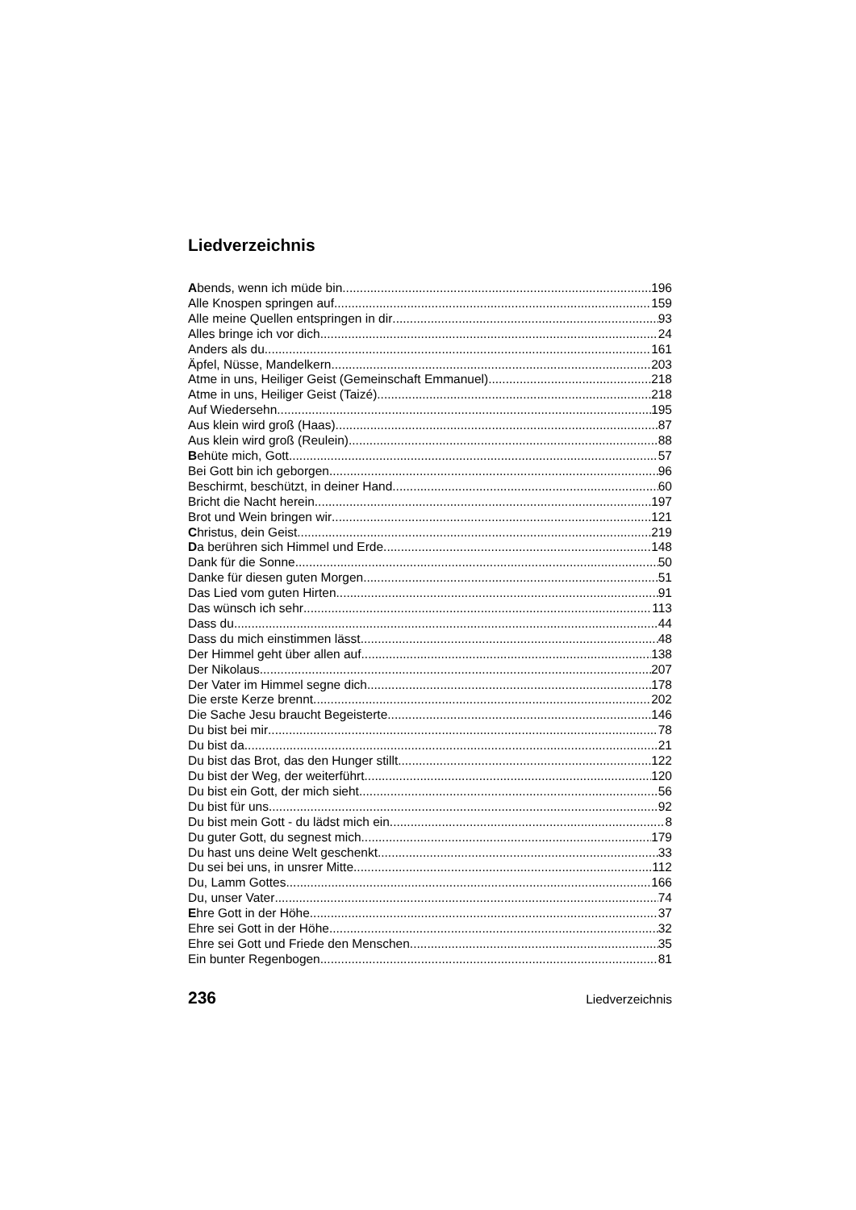Liedverzeichnis
Abends, wenn ich müde bin 196
Alle Knospen springen auf 159
Alle meine Quellen entspringen in dir 93
Alles bringe ich vor dich 24
Anders als du 161
Äpfel, Nüsse, Mandelkern 203
Atme in uns, Heiliger Geist (Gemeinschaft Emmanuel) 218
Atme in uns, Heiliger Geist (Taizé) 218
Auf Wiedersehn 195
Aus klein wird groß (Haas) 87
Aus klein wird groß (Reulein) 88
Behüte mich, Gott 57
Bei Gott bin ich geborgen 96
Beschirmt, beschützt, in deiner Hand 60
Bricht die Nacht herein 197
Brot und Wein bringen wir 121
Christus, dein Geist 219
Da berühren sich Himmel und Erde 148
Dank für die Sonne 50
Danke für diesen guten Morgen 51
Das Lied vom guten Hirten 91
Das wünsch ich sehr 113
Dass du 44
Dass du mich einstimmen lässt 48
Der Himmel geht über allen auf 138
Der Nikolaus 207
Der Vater im Himmel segne dich 178
Die erste Kerze brennt 202
Die Sache Jesu braucht Begeisterte 146
Du bist bei mir 78
Du bist da 21
Du bist das Brot, das den Hunger stillt 122
Du bist der Weg, der weiterführt 120
Du bist ein Gott, der mich sieht 56
Du bist für uns 92
Du bist mein Gott - du lädst mich ein 8
Du guter Gott, du segnest mich 179
Du hast uns deine Welt geschenkt 33
Du sei bei uns, in unsrer Mitte 112
Du, Lamm Gottes 166
Du, unser Vater 74
Ehre Gott in der Höhe 37
Ehre sei Gott in der Höhe 32
Ehre sei Gott und Friede den Menschen 35
Ein bunter Regenbogen 81
236 Liedverzeichnis